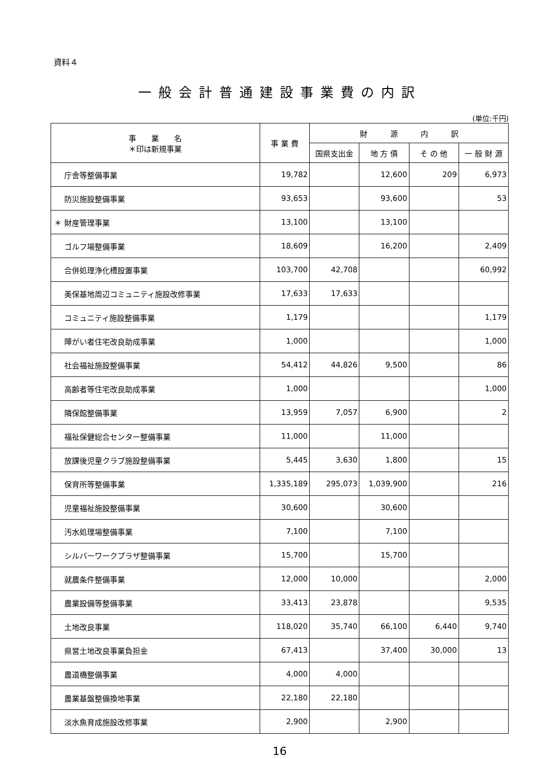資料４
一般会計普通建設事業費の内訳
(単位:千円)
| 事 業 名 ＊印は新規事業 | 事 業 費 | 財 源 内 訳 | | | |
| --- | --- | --- | --- | --- | --- |
| | | 国県支出金 | 地 方 債 | そ の 他 | 一 般 財 源 |
| 庁舎等整備事業 | 19,782 | | 12,600 | 209 | 6,973 |
| 防災施設整備事業 | 93,653 | | 93,600 | | 53 |
| ＊ 財産管理事業 | 13,100 | | 13,100 | | |
| ゴルフ場整備事業 | 18,609 | | 16,200 | | 2,409 |
| 合併処理浄化槽設置事業 | 103,700 | 42,708 | | | 60,992 |
| 美保基地周辺コミュニティ施設改修事業 | 17,633 | 17,633 | | | |
| コミュニティ施設整備事業 | 1,179 | | | | 1,179 |
| 障がい者住宅改良助成事業 | 1,000 | | | | 1,000 |
| 社会福祉施設整備事業 | 54,412 | 44,826 | 9,500 | | 86 |
| 高齢者等住宅改良助成事業 | 1,000 | | | | 1,000 |
| 隣保館整備事業 | 13,959 | 7,057 | 6,900 | | 2 |
| 福祉保健総合センター整備事業 | 11,000 | | 11,000 | | |
| 放課後児童クラブ施設整備事業 | 5,445 | 3,630 | 1,800 | | 15 |
| 保育所等整備事業 | 1,335,189 | 295,073 | 1,039,900 | | 216 |
| 児童福祉施設整備事業 | 30,600 | | 30,600 | | |
| 汚水処理場整備事業 | 7,100 | | 7,100 | | |
| シルバーワークプラザ整備事業 | 15,700 | | 15,700 | | |
| 就農条件整備事業 | 12,000 | 10,000 | | | 2,000 |
| 農業設備等整備事業 | 33,413 | 23,878 | | | 9,535 |
| 土地改良事業 | 118,020 | 35,740 | 66,100 | 6,440 | 9,740 |
| 県営土地改良事業負担金 | 67,413 | | 37,400 | 30,000 | 13 |
| 農道橋整備事業 | 4,000 | 4,000 | | | |
| 農業基盤整備換地事業 | 22,180 | 22,180 | | | |
| 淡水魚育成施設改修事業 | 2,900 | | 2,900 | | |
16